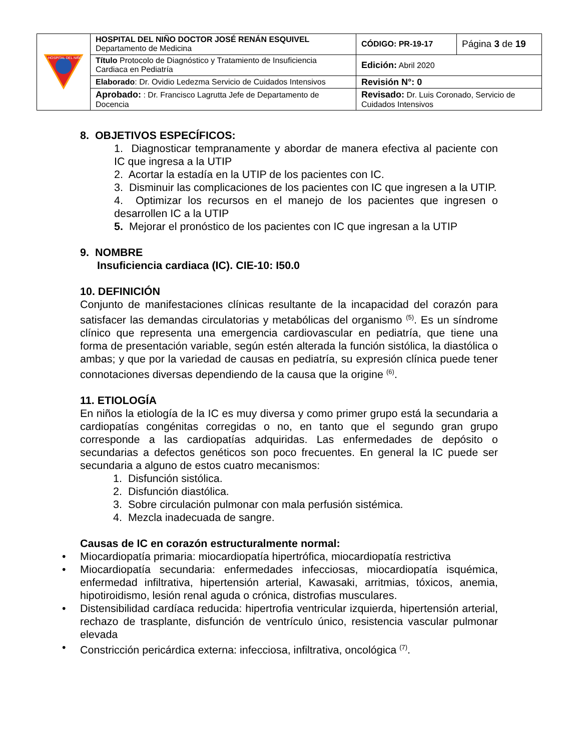| HOSPITAL DEL NIÑO | HOSPITAL DEL NIÑO DOCTOR JOSÉ RENÁN ESQUIVEL Departamento de Medicina | CÓDIGO: PR-19-17 | Página 3 de 19 |
| | Título Protocolo de Diagnóstico y Tratamiento de Insuficiencia Cardiaca en Pediatría | Edición: Abril 2020 | |
| | Elaborado : Dr. Ovidio Ledezma Servicio de Cuidados Intensivos | Revisión N°: 0 | |
| | Aprobado: : Dr. Francisco Lagrutta Jefe de Departamento de Docencia | Revisado: Dr. Luis Coronado, Servicio de Cuidados Intensivos | |
8. OBJETIVOS ESPECÍFICOS:
1. Diagnosticar tempranamente y abordar de manera efectiva al paciente con IC que ingresa a la UTIP
2. Acortar la estadía en la UTIP de los pacientes con IC.
3. Disminuir las complicaciones de los pacientes con IC que ingresen a la UTIP.
4. Optimizar los recursos en el manejo de los pacientes que ingresen o desarrollen IC a la UTIP
5. Mejorar el pronóstico de los pacientes con IC que ingresan a la UTIP
9. NOMBRE
Insuficiencia cardiaca (IC). CIE-10: I50.0
10. DEFINICIÓN
Conjunto de manifestaciones clínicas resultante de la incapacidad del corazón para satisfacer las demandas circulatorias y metabólicas del organismo <sup>(5)</sup>. Es un síndrome clínico que representa una emergencia cardiovascular en pediatría, que tiene una forma de presentación variable, según estén alterada la función sistólica, la diastólica o ambas; y que por la variedad de causas en pediatría, su expresión clínica puede tener connotaciones diversas dependiendo de la causa que la origine <sup>(6)</sup>.
11. ETIOLOGÍA
En niños la etiología de la IC es muy diversa y como primer grupo está la secundaria a cardiopatías congénitas corregidas o no, en tanto que el segundo gran grupo corresponde a las cardiopatías adquiridas. Las enfermedades de depósito o secundarias a defectos genéticos son poco frecuentes. En general la IC puede ser secundaria a alguno de estos cuatro mecanismos:
1. Disfunción sistólica.
2. Disfunción diastólica.
3. Sobre circulación pulmonar con mala perfusión sistémica.
4. Mezcla inadecuada de sangre.
Causas de IC en corazón estructuralmente normal:
• Miocardiopatía primaria: miocardiopatía hipertrófica, miocardiopatía restrictiva
•
Miocardiopatía secundaria: enfermedades infecciosas, miocardiopatía isquémica, enfermedad infiltrativa, hipertensión arterial, Kawasaki, arritmias, tóxicos, anemia, hipotiroidismo, lesión renal aguda o crónica, distrofias musculares.
•
Distensibilidad cardíaca reducida: hipertrofia ventricular izquierda, hipertensión arterial, rechazo de trasplante, disfunción de ventrículo único, resistencia vascular pulmonar elevada
• Constricción pericárdica externa: infecciosa, infiltrativa, oncológica <sup>(7)</sup>.